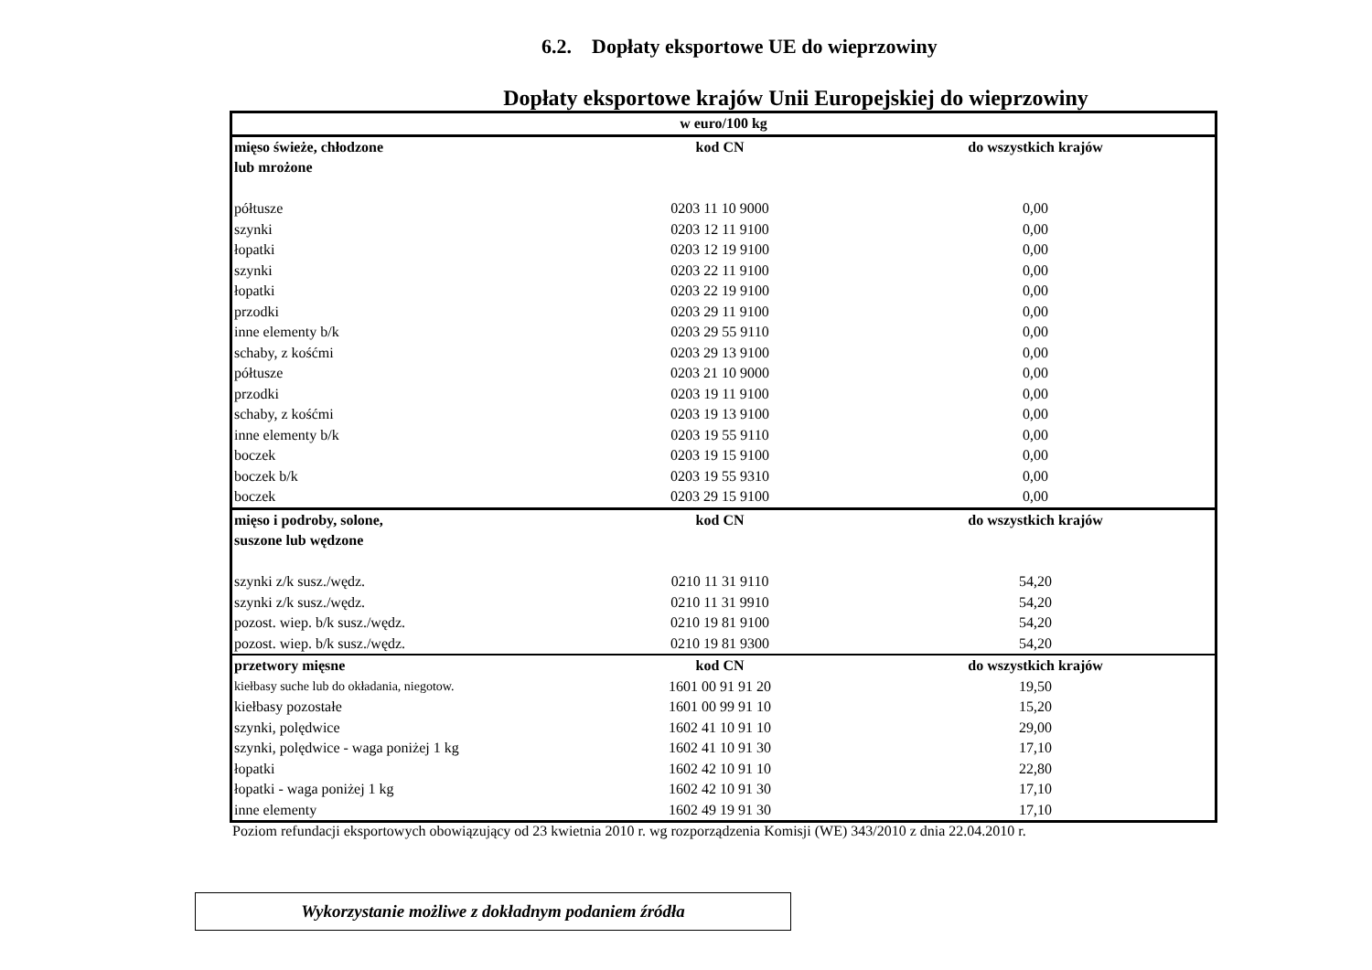6.2. Dopłaty eksportowe UE do wieprzowiny
Dopłaty eksportowe krajów Unii Europejskiej do wieprzowiny
| w euro/100 kg | | |
| mięso świeże, chłodzone | kod CN | do wszystkich krajów |
| lub mrożone | | |
| półtusze | 0203 11 10 9000 | 0,00 |
| szynki | 0203 12 11 9100 | 0,00 |
| łopatki | 0203 12 19 9100 | 0,00 |
| szynki | 0203 22 11 9100 | 0,00 |
| łopatki | 0203 22 19 9100 | 0,00 |
| przodki | 0203 29 11 9100 | 0,00 |
| inne elementy b/k | 0203 29 55 9110 | 0,00 |
| schaby, z kośćmi | 0203 29 13 9100 | 0,00 |
| półtusze | 0203 21 10 9000 | 0,00 |
| przodki | 0203 19 11 9100 | 0,00 |
| schaby, z kośćmi | 0203 19 13 9100 | 0,00 |
| inne elementy b/k | 0203 19 55 9110 | 0,00 |
| boczek | 0203 19 15 9100 | 0,00 |
| boczek b/k | 0203 19 55 9310 | 0,00 |
| boczek | 0203 29 15 9100 | 0,00 |
| mięso i podroby, solone, | kod CN | do wszystkich krajów |
| suszone lub wędzone | | |
| szynki z/k susz./wędz. | 0210 11 31 9110 | 54,20 |
| szynki z/k susz./wędz. | 0210 11 31 9910 | 54,20 |
| pozost. wiep. b/k susz./wędz. | 0210 19 81 9100 | 54,20 |
| pozost. wiep. b/k susz./wędz. | 0210 19 81 9300 | 54,20 |
| przetwory mięsne | kod CN | do wszystkich krajów |
| kiełbasy suche lub do okładania, niegotow. | 1601 00 91 91 20 | 19,50 |
| kiełbasy pozostałe | 1601 00 99 91 10 | 15,20 |
| szynki, polędwice | 1602 41 10 91 10 | 29,00 |
| szynki, polędwice - waga poniżej 1 kg | 1602 41 10 91 30 | 17,10 |
| łopatki | 1602 42 10 91 10 | 22,80 |
| łopatki - waga poniżej 1 kg | 1602 42 10 91 30 | 17,10 |
| inne elementy | 1602 49 19 91 30 | 17,10 |
Poziom refundacji eksportowych obowiązujący od 23 kwietnia 2010 r. wg rozporządzenia Komisji (WE) 343/2010 z dnia 22.04.2010 r.
Wykorzystanie możliwe z dokładnym podaniem źródła